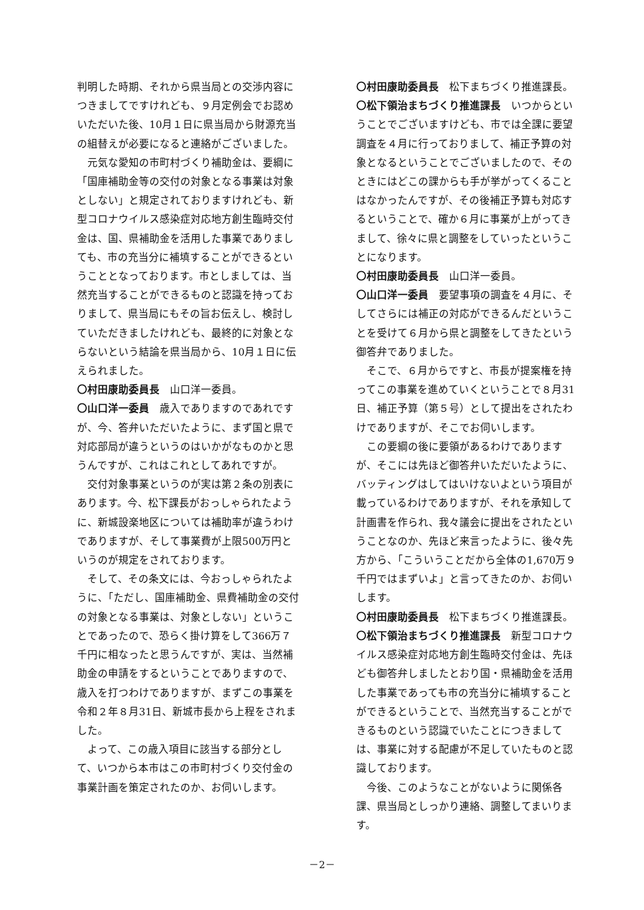判明した時期、それから県当局との交渉内容につきましてですけれども、９月定例会でお認めいただいた後、10月１日に県当局から財源充当の組替えが必要になると連絡がございました。
元気な愛知の市町村づくり補助金は、要綱に「国庫補助金等の交付の対象となる事業は対象としない」と規定されておりますけれども、新型コロナウイルス感染症対応地方創生臨時交付金は、国、県補助金を活用した事業でありましても、市の充当分に補填することができるということとなっております。市としましては、当然充当することができるものと認識を持っておりまして、県当局にもその旨お伝えし、検討していただきましたけれども、最終的に対象とならないという結論を県当局から、10月１日に伝えられました。
〇村田康助委員長　山口洋一委員。
〇山口洋一委員　歳入でありますのであれですが、今、答弁いただいたように、まず国と県で対応部局が違うというのはいかがなものかと思うんですが、これはこれとしてあれですが。
交付対象事業というのが実は第２条の別表にあります。今、松下課長がおっしゃられたように、新城設楽地区については補助率が違うわけでありますが、そして事業費が上限500万円というのが規定をされております。
そして、その条文には、今おっしゃられたように、「ただし、国庫補助金、県費補助金の交付の対象となる事業は、対象としない」ということであったので、恐らく掛け算をして366万７千円に相なったと思うんですが、実は、当然補助金の申請をするということでありますので、歳入を打つわけでありますが、まずこの事業を令和２年８月31日、新城市長から上程をされました。
よって、この歳入項目に該当する部分として、いつから本市はこの市町村づくり交付金の事業計画を策定されたのか、お伺いします。
〇村田康助委員長　松下まちづくり推進課長。
〇松下領治まちづくり推進課長　いつからということでございますけども、市では全課に要望調査を４月に行っておりまして、補正予算の対象となるということでございましたので、そのときにはどこの課からも手が挙がってくることはなかったんですが、その後補正予算も対応するということで、確か６月に事業が上がってきまして、徐々に県と調整をしていったということになります。
〇村田康助委員長　山口洋一委員。
〇山口洋一委員　要望事項の調査を４月に、そしてさらには補正の対応ができるんだということを受けて６月から県と調整をしてきたという御答弁でありました。
そこで、６月からですと、市長が提案権を持ってこの事業を進めていくということで８月31日、補正予算（第５号）として提出をされたわけでありますが、そこでお伺いします。
この要綱の後に要領があるわけでありますが、そこには先ほど御答弁いただいたように、バッティングはしてはいけないよという項目が載っているわけでありますが、それを承知して計画書を作られ、我々議会に提出をされたということなのか、先ほど来言ったように、後々先方から、「こういうことだから全体の1,670万９千円ではまずいよ」と言ってきたのか、お伺いします。
〇村田康助委員長　松下まちづくり推進課長。
〇松下領治まちづくり推進課長　新型コロナウイルス感染症対応地方創生臨時交付金は、先ほども御答弁しましたとおり国・県補助金を活用した事業であっても市の充当分に補填することができるということで、当然充当することができるものという認識でいたことにつきましては、事業に対する配慮が不足していたものと認識しております。
今後、このようなことがないように関係各課、県当局としっかり連絡、調整してまいります。
－2－